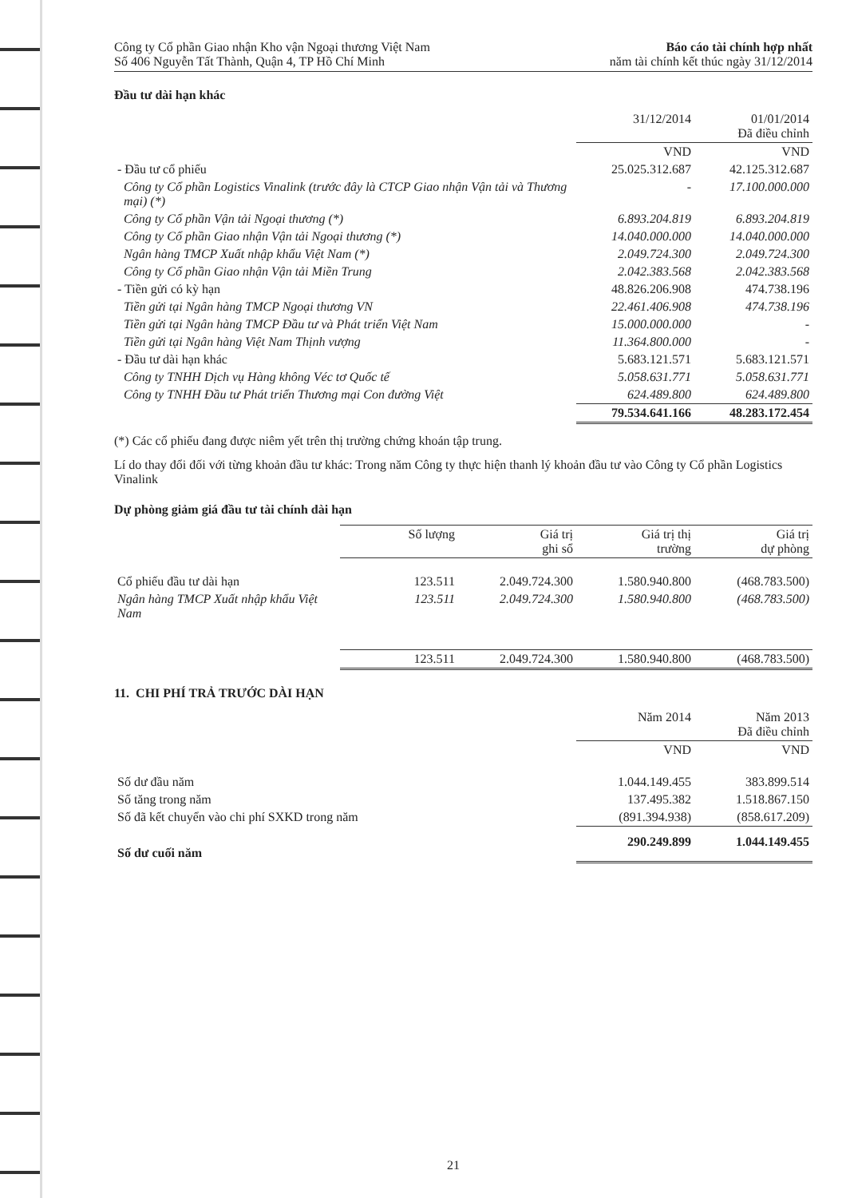Công ty Cổ phần Giao nhận Kho vận Ngoại thương Việt Nam
Số 406 Nguyễn Tất Thành, Quận 4, TP Hồ Chí Minh
Báo cáo tài chính hợp nhất
năm tài chính kết thúc ngày 31/12/2014
Đầu tư dài hạn khác
| | 31/12/2014 | 01/01/2014 Đã điều chỉnh |
| --- | --- | --- |
| | VND | VND |
| - Đầu tư cổ phiếu | 25.025.312.687 | 42.125.312.687 |
| Công ty Cổ phần Logistics Vinalink (trước đây là CTCP Giao nhận Vận tải và Thương mại) (*) | - | 17.100.000.000 |
| Công ty Cổ phần Vận tải Ngoại thương (*) | 6.893.204.819 | 6.893.204.819 |
| Công ty Cổ phần Giao nhận Vận tải Ngoại thương (*) | 14.040.000.000 | 14.040.000.000 |
| Ngân hàng TMCP Xuất nhập khẩu Việt Nam (*) | 2.049.724.300 | 2.049.724.300 |
| Công ty Cổ phần Giao nhận Vận tải Miền Trung | 2.042.383.568 | 2.042.383.568 |
| - Tiền gửi có kỳ hạn | 48.826.206.908 | 474.738.196 |
| Tiền gửi tại Ngân hàng TMCP Ngoại thương VN | 22.461.406.908 | 474.738.196 |
| Tiền gửi tại Ngân hàng TMCP Đầu tư và Phát triển Việt Nam | 15.000.000.000 | - |
| Tiền gửi tại Ngân hàng Việt Nam Thịnh vượng | 11.364.800.000 | - |
| - Đầu tư dài hạn khác | 5.683.121.571 | 5.683.121.571 |
| Công ty TNHH Dịch vụ Hàng không Véc tơ Quốc tế | 5.058.631.771 | 5.058.631.771 |
| Công ty TNHH Đầu tư Phát triển Thương mại Con đường Việt | 624.489.800 | 624.489.800 |
| | 79.534.641.166 | 48.283.172.454 |
(*) Các cổ phiếu đang được niêm yết trên thị trường chứng khoán tập trung.
Lí do thay đổi đối với từng khoản đầu tư khác: Trong năm Công ty thực hiện thanh lý khoản đầu tư vào Công ty Cổ phần Logistics Vinalink
Dự phòng giảm giá đầu tư tài chính dài hạn
| | Số lượng | Giá trị ghi sổ | Giá trị thị trường | Giá trị dự phòng |
| --- | --- | --- | --- | --- |
| Cổ phiếu đầu tư dài hạn | 123.511 | 2.049.724.300 | 1.580.940.800 | (468.783.500) |
| Ngân hàng TMCP Xuất nhập khẩu Việt Nam | 123.511 | 2.049.724.300 | 1.580.940.800 | (468.783.500) |
| | 123.511 | 2.049.724.300 | 1.580.940.800 | (468.783.500) |
11. CHI PHÍ TRẢ TRƯỚC DÀI HẠN
| | Năm 2014 | Năm 2013 Đã điều chỉnh |
| --- | --- | --- |
| | VND | VND |
| Số dư đầu năm | 1.044.149.455 | 383.899.514 |
| Số tăng trong năm | 137.495.382 | 1.518.867.150 |
| Số đã kết chuyển vào chi phí SXKD trong năm | (891.394.938) | (858.617.209) |
| Số dư cuối năm | 290.249.899 | 1.044.149.455 |
21